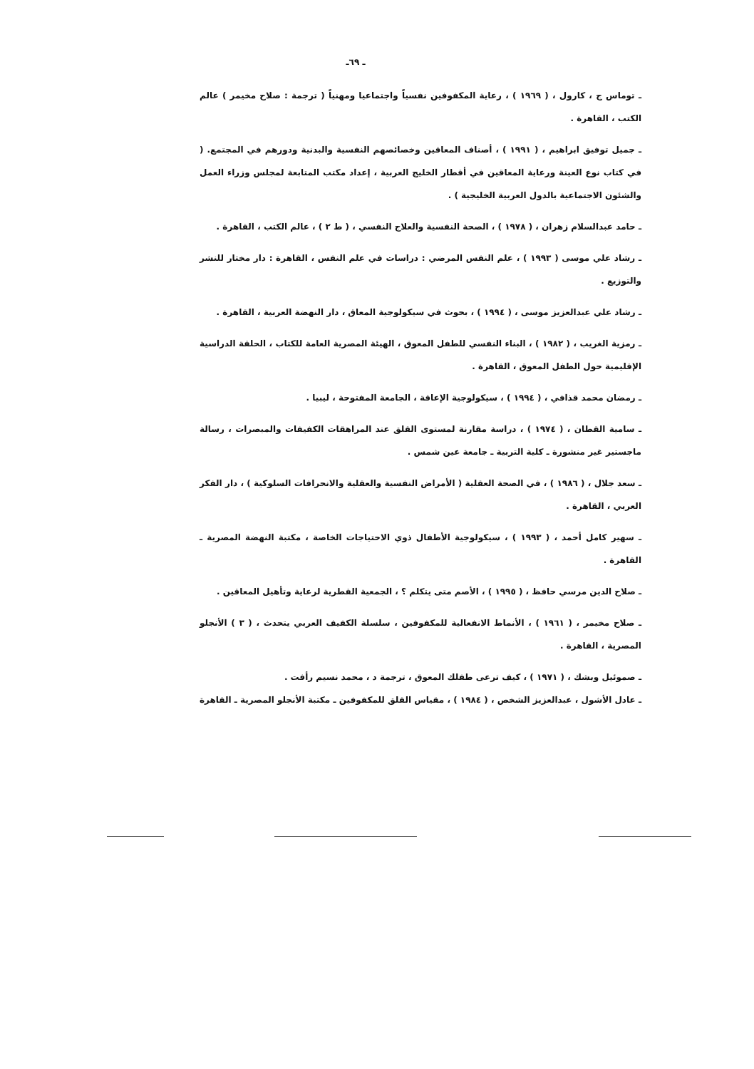ـ ٦٩ـ
ـ توماس ج ، كارول ، ( ١٩٦٩ ) ، رعاية المكفوفين نفسياً واجتماعيا ومهنياً ( ترجمة : صلاح مخيمر ) عالم الكتب ، القاهرة .
ـ جميل توفيق ابراهيم ، ( ١٩٩١ ) ، أصناف المعاقين وخصائصهم النفسية والبدنية ودورهم في المجتمع. ( في كتاب نوع العينة ورعاية المعاقين في أقطار الخليج العربية ، إعداد مكتب المتابعة لمجلس وزراء العمل والشئون الاجتماعية بالدول العربية الخليجية ) .
ـ حامد عبدالسلام زهران ، ( ١٩٧٨ ) ، الصحة النفسية والعلاج النفسي ، ( ط ٢ ) ، عالم الكتب ، القاهرة .
ـ رشاد علي موسى ( ١٩٩٣ ) ، علم النفس المرضي : دراسات في علم النفس ، القاهرة : دار مختار للنشر والتوزيع .
ـ رشاد علي عبدالعزيز موسى ، ( ١٩٩٤ ) ، بحوث في سيكولوجية المعاق ، دار النهضة العربية ، القاهرة .
ـ رمزية الغريب ، ( ١٩٨٢ ) ، البناء النفسي للطفل المعوق ، الهيئة المصرية العامة للكتاب ، الحلقة الدراسية الإقليمية حول الطفل المعوق ، القاهرة .
ـ رمضان محمد قذافي ، ( ١٩٩٤ ) ، سيكولوجية الإعاقة ، الجامعة المفتوحة ، ليبيا .
ـ سامية القطان ، ( ١٩٧٤ ) ، دراسة مقارنة لمستوى القلق عند المراهقات الكفيفات والمبصرات ، رسالة ماجستير غير منشورة ـ كلية التربية ـ جامعة عين شمس .
ـ سعد جلال ، ( ١٩٨٦ ) ، في الصحة العقلية ( الأمراض النفسية والعقلية والانحرافات السلوكية ) ، دار الفكر العربي ، القاهرة .
ـ سهير كامل أحمد ، ( ١٩٩٣ ) ، سيكولوجية الأطفال ذوي الاحتياجات الخاصة ، مكتبة النهضة المصرية ـ القاهرة .
ـ صلاح الدين مرسي حافظ ، ( ١٩٩٥ ) ، الأصم متى يتكلم ؟ ، الجمعية القطرية لرعاية وتأهيل المعاقين .
ـ صلاح مخيمر ، ( ١٩٦١ ) ، الأنماط الانفعالية للمكفوفين ، سلسلة الكفيف العربي يتحدث ، ( ٣ ) الأنجلو المصرية ، القاهرة .
ـ صموئيل وبشك ، ( ١٩٧١ ) ، كيف ترعى طفلك المعوق ، ترجمة د ، محمد نسيم رأفت .
ـ عادل الأشول ، عبدالعزيز الشخص ، ( ١٩٨٤ ) ، مقياس القلق للمكفوفين ـ مكتبة الأنجلو المصرية ـ القاهرة